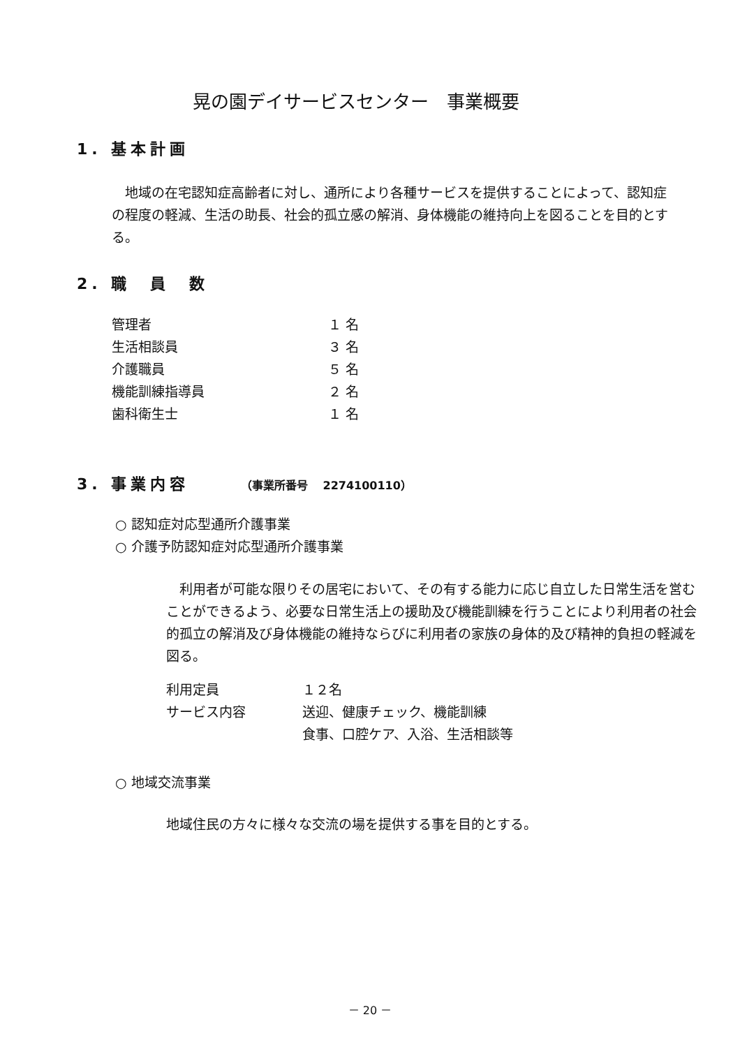晃の園デイサービスセンター　事業概要
1. 基本計画
　地域の在宅認知症高齢者に対し、通所により各種サービスを提供することによって、認知症の程度の軽減、生活の助長、社会的孤立感の解消、身体機能の維持向上を図ることを目的とする。
2. 職　員　数
| 管理者 | １ 名 |
| 生活相談員 | ３ 名 |
| 介護職員 | ５ 名 |
| 機能訓練指導員 | ２ 名 |
| 歯科衛生士 | １ 名 |
3. 事業内容 （事業所番号　 2274100110）
○ 認知症対応型通所介護事業
○ 介護予防認知症対応型通所介護事業
　利用者が可能な限りその居宅において、その有する能力に応じ自立した日常生活を営むことができるよう、必要な日常生活上の援助及び機能訓練を行うことにより利用者の社会的孤立の解消及び身体機能の維持ならびに利用者の家族の身体的及び精神的負担の軽減を図る。
| 利用定員 | １２名 |
| サービス内容 | 送迎、健康チェック、機能訓練 |
| | 食事、口腔ケア、入浴、生活相談等 |
○ 地域交流事業
地域住民の方々に様々な交流の場を提供する事を目的とする。
－ 20 －